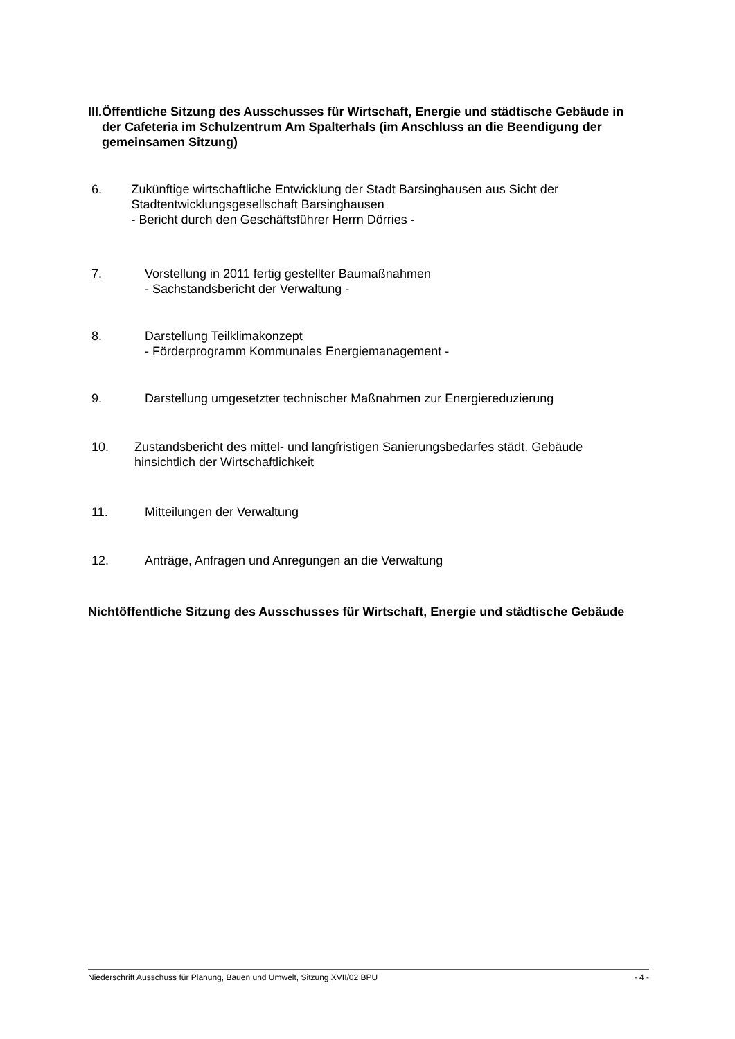III. Öffentliche Sitzung des Ausschusses für Wirtschaft, Energie und städtische Gebäude in der Cafeteria im Schulzentrum Am Spalterhals (im Anschluss an die Beendigung der gemeinsamen Sitzung)
6. Zukünftige wirtschaftliche Entwicklung der Stadt Barsinghausen aus Sicht der Stadtentwicklungsgesellschaft Barsinghausen
- Bericht durch den Geschäftsführer Herrn Dörries -
7. Vorstellung in 2011 fertig gestellter Baumaßnahmen
- Sachstandsbericht der Verwaltung -
8. Darstellung Teilklimakonzept
- Förderprogramm Kommunales Energiemanagement -
9. Darstellung umgesetzter technischer Maßnahmen zur Energiereduzierung
10. Zustandsbericht des mittel- und langfristigen Sanierungsbedarfes städt. Gebäude hinsichtlich der Wirtschaftlichkeit
11. Mitteilungen der Verwaltung
12. Anträge, Anfragen und Anregungen an die Verwaltung
Nichtöffentliche Sitzung des Ausschusses für Wirtschaft, Energie und städtische Gebäude
Niederschrift Ausschuss für Planung, Bauen und Umwelt, Sitzung XVII/02 BPU - 4 -